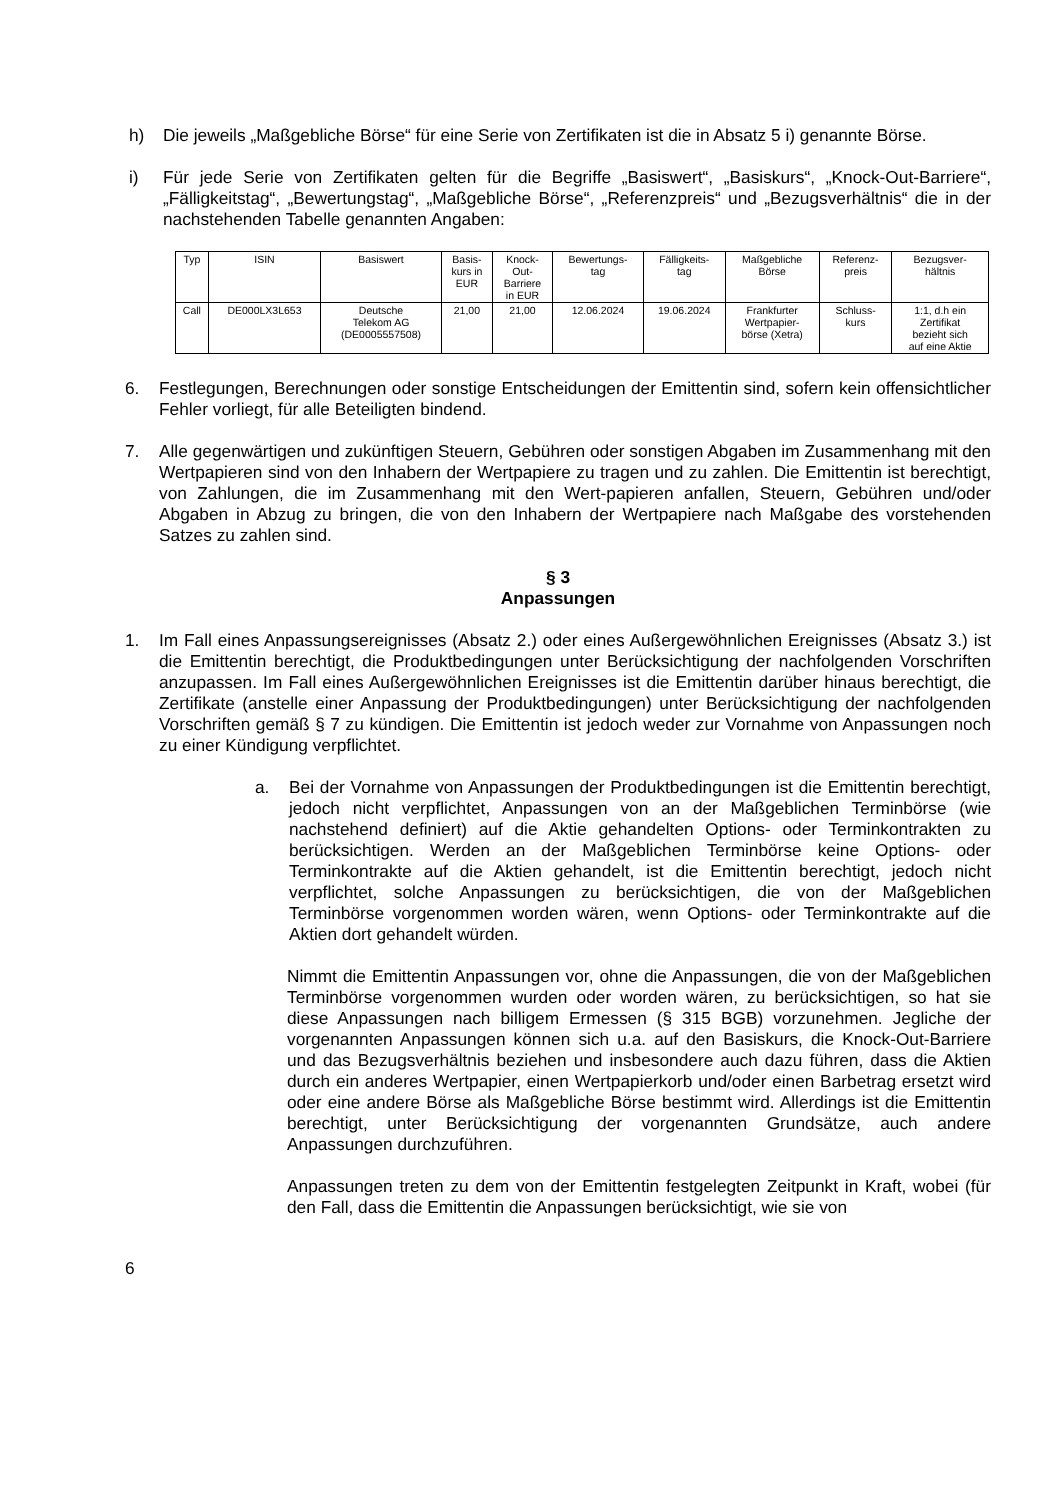h) Die jeweils „Maßgebliche Börse“ für eine Serie von Zertifikaten ist die in Absatz 5 i) genannte Börse.
i) Für jede Serie von Zertifikaten gelten für die Begriffe „Basiswert“, „Basiskurs“, „Knock-Out-Barriere“, „Fälligkeitstag“, „Bewertungstag“, „Maßgebliche Börse“, „Referenzpreis“ und „Bezugsverhältnis“ die in der nachstehenden Tabelle genannten Angaben:
| Typ | ISIN | Basiswert | Basis- kurs in EUR | Knock- Out- Barriere in EUR | Bewertungs- tag | Fälligkeits- tag | Maßgebliche Börse | Referenz- preis | Bezugsver- hältnis |
| --- | --- | --- | --- | --- | --- | --- | --- | --- | --- |
| Call | DE000LX3L653 | Deutsche Telekom AG (DE0005557508) | 21,00 | 21,00 | 12.06.2024 | 19.06.2024 | Frankfurter Wertpapier- börse (Xetra) | Schluss- kurs | 1:1, d.h ein Zertifikat bezieht sich auf eine Aktie |
6. Festlegungen, Berechnungen oder sonstige Entscheidungen der Emittentin sind, sofern kein offensichtlicher Fehler vorliegt, für alle Beteiligten bindend.
7. Alle gegenwärtigen und zukünftigen Steuern, Gebühren oder sonstigen Abgaben im Zusammenhang mit den Wertpapieren sind von den Inhabern der Wertpapiere zu tragen und zu zahlen. Die Emittentin ist berechtigt, von Zahlungen, die im Zusammenhang mit den Wert-papieren anfallen, Steuern, Gebühren und/oder Abgaben in Abzug zu bringen, die von den Inhabern der Wertpapiere nach Maßgabe des vorstehenden Satzes zu zahlen sind.
§ 3
Anpassungen
1. Im Fall eines Anpassungsereignisses (Absatz 2.) oder eines Außergewöhnlichen Ereignisses (Absatz 3.) ist die Emittentin berechtigt, die Produktbedingungen unter Berücksichtigung der nachfolgenden Vorschriften anzupassen. Im Fall eines Außergewöhnlichen Ereignisses ist die Emittentin darüber hinaus berechtigt, die Zertifikate (anstelle einer Anpassung der Produktbedingungen) unter Berücksichtigung der nachfolgenden Vorschriften gemäß § 7 zu kündigen. Die Emittentin ist jedoch weder zur Vornahme von Anpassungen noch zu einer Kündigung verpflichtet.
a. Bei der Vornahme von Anpassungen der Produktbedingungen ist die Emittentin berechtigt, jedoch nicht verpflichtet, Anpassungen von an der Maßgeblichen Terminbörse (wie nachstehend definiert) auf die Aktie gehandelten Options- oder Terminkontrakten zu berücksichtigen. Werden an der Maßgeblichen Terminbörse keine Options- oder Terminkontrakte auf die Aktien gehandelt, ist die Emittentin berechtigt, jedoch nicht verpflichtet, solche Anpassungen zu berücksichtigen, die von der Maßgeblichen Terminbörse vorgenommen worden wären, wenn Options- oder Terminkontrakte auf die Aktien dort gehandelt würden.
Nimmt die Emittentin Anpassungen vor, ohne die Anpassungen, die von der Maßgeblichen Terminbörse vorgenommen wurden oder worden wären, zu berücksichtigen, so hat sie diese Anpassungen nach billigem Ermessen (§ 315 BGB) vorzunehmen. Jegliche der vorgenannten Anpassungen können sich u.a. auf den Basiskurs, die Knock-Out-Barriere und das Bezugsverhältnis beziehen und insbesondere auch dazu führen, dass die Aktien durch ein anderes Wertpapier, einen Wertpapierkorb und/oder einen Barbetrag ersetzt wird oder eine andere Börse als Maßgebliche Börse bestimmt wird. Allerdings ist die Emittentin berechtigt, unter Berücksichtigung der vorgenannten Grundsätze, auch andere Anpassungen durchzuführen.
Anpassungen treten zu dem von der Emittentin festgelegten Zeitpunkt in Kraft, wobei (für den Fall, dass die Emittentin die Anpassungen berücksichtigt, wie sie von
6